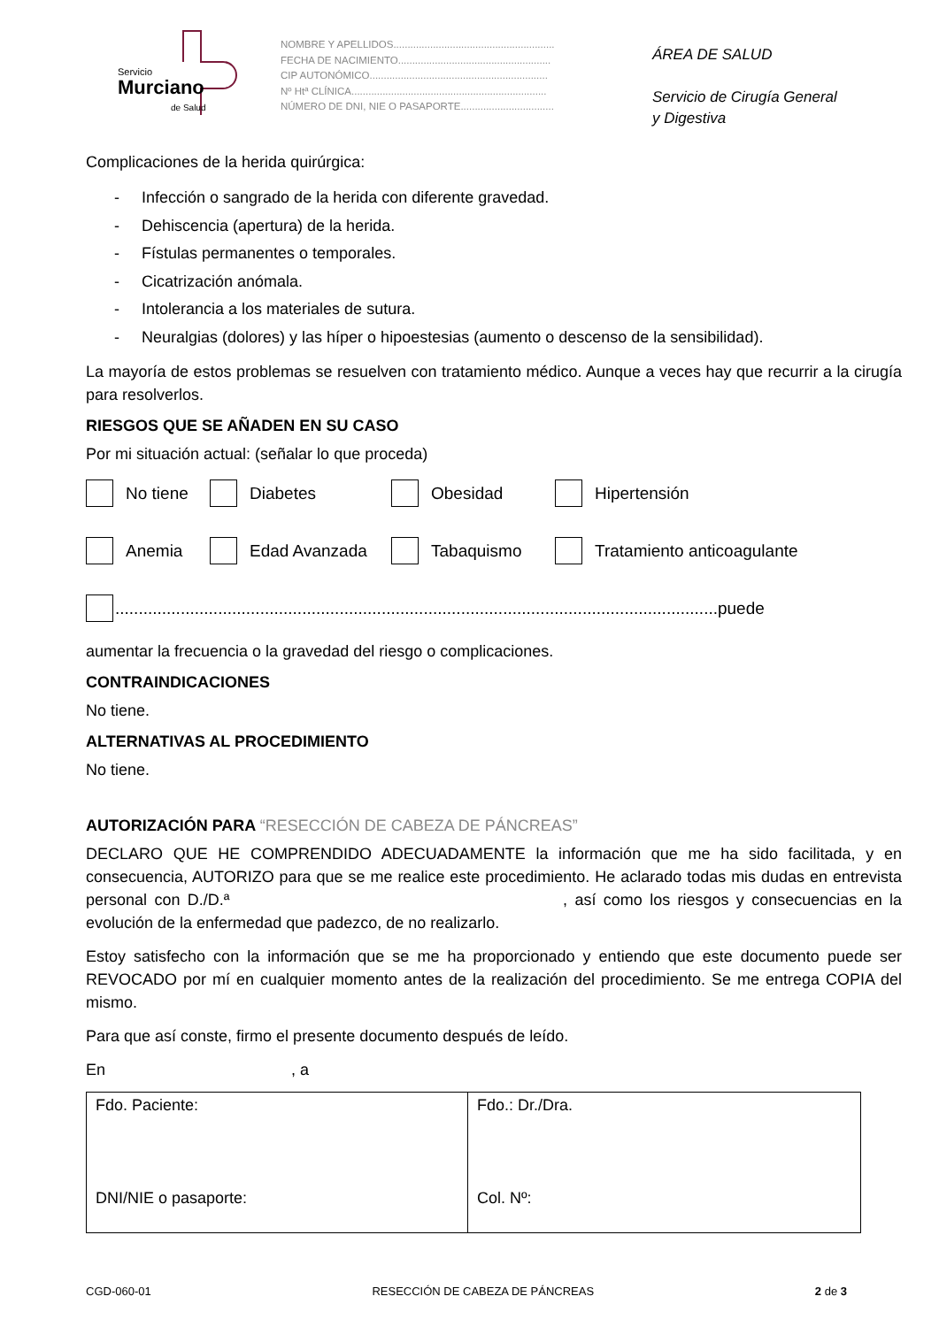Servicio
Murciano
de Salud
NOMBRE Y APELLIDOS.........................................................
FECHA DE NACIMIENTO......................................................
CIP AUTONÓMICO...............................................................
Nº Htª CLÍNICA.....................................................................
NÚMERO DE DNI, NIE O PASAPORTE.................................
ÁREA DE SALUD
Servicio de Cirugía General
y Digestiva
Complicaciones de la herida quirúrgica:
- Infección o sangrado de la herida con diferente gravedad.
- Dehiscencia (apertura) de la herida.
- Fístulas permanentes o temporales.
- Cicatrización anómala.
- Intolerancia a los materiales de sutura.
- Neuralgias (dolores) y las híper o hipoestesias (aumento o descenso de la sensibilidad).
La mayoría de estos problemas se resuelven con tratamiento médico. Aunque a veces hay que recurrir a la cirugía para resolverlos.
RIESGOS QUE SE AÑADEN EN SU CASO
Por mi situación actual: (señalar lo que proceda)
No tiene Diabetes Obesidad Hipertensión
Anemia Edad Avanzada Tabaquismo Tratamiento anticoagulante
.................................................................................................................................puede
aumentar la frecuencia o la gravedad del riesgo o complicaciones.
CONTRAINDICACIONES
No tiene.
ALTERNATIVAS AL PROCEDIMIENTO
No tiene.
AUTORIZACIÓN PARA “RESECCIÓN DE CABEZA DE PÁNCREAS”
DECLARO QUE HE COMPRENDIDO ADECUADAMENTE la información que me ha sido facilitada, y en consecuencia, AUTORIZO para que se me realice este procedimiento. He aclarado todas mis dudas en entrevista personal con D./D.ª , así como los riesgos y consecuencias en la evolución de la enfermedad que padezco, de no realizarlo.
Estoy satisfecho con la información que se me ha proporcionado y entiendo que este documento puede ser REVOCADO por mí en cualquier momento antes de la realización del procedimiento. Se me entrega COPIA del mismo.
Para que así conste, firmo el presente documento después de leído.
En , a
| Fdo. Paciente: DNI/NIE o pasaporte: | Fdo.: Dr./Dra. Col. Nº: |
CGD-060-01 RESECCIÓN DE CABEZA DE PÁNCREAS 2 de 3